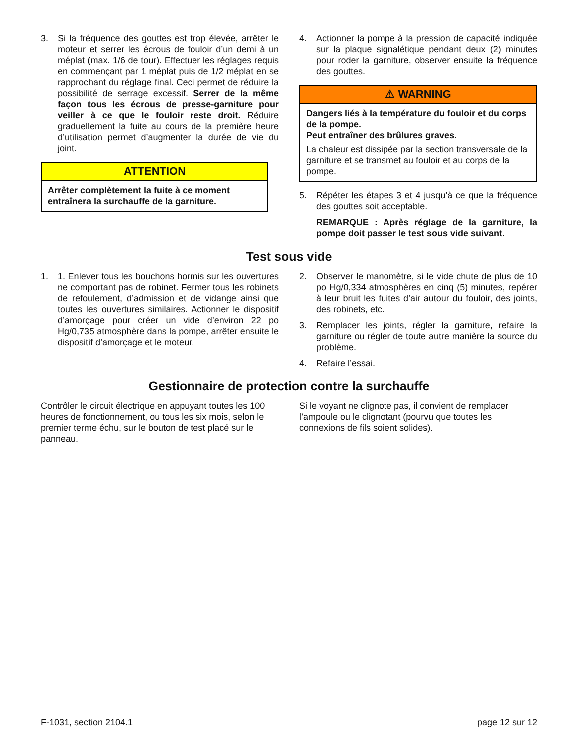3. Si la fréquence des gouttes est trop élevée, arrêter le moteur et serrer les écrous de fouloir d’un demi à un méplat (max. 1/6 de tour). Effectuer les réglages requis en commençant par 1 méplat puis de 1/2 méplat en se rapprochant du réglage final. Ceci permet de réduire la possibilité de serrage excessif. Serrer de la même façon tous les écrous de presse-garniture pour veiller à ce que le fouloir reste droit. Réduire graduellement la fuite au cours de la première heure d’utilisation permet d’augmenter la durée de vie du joint.
ATTENTION
Arrêter complètement la fuite à ce moment entraînera la surchauffe de la garniture.
4. Actionner la pompe à la pression de capacité indiquée sur la plaque signalétique pendant deux (2) minutes pour roder la garniture, observer ensuite la fréquence des gouttes.
⚠ WARNING
Dangers liés à la température du fouloir et du corps de la pompe.
Peut entraîner des brûlures graves.
La chaleur est dissipée par la section transversale de la garniture et se transmet au fouloir et au corps de la pompe.
5. Répéter les étapes 3 et 4 jusqu’à ce que la fréquence des gouttes soit acceptable.
REMARQUE : Après réglage de la garniture, la pompe doit passer le test sous vide suivant.
Test sous vide
1. 1. Enlever tous les bouchons hormis sur les ouvertures ne comportant pas de robinet. Fermer tous les robinets de refoulement, d’admission et de vidange ainsi que toutes les ouvertures similaires. Actionner le dispositif d’amorçage pour créer un vide d’environ 22 po Hg/0,735 atmosphère dans la pompe, arrêter ensuite le dispositif d’amorçage et le moteur.
2. Observer le manomètre, si le vide chute de plus de 10 po Hg/0,334 atmosphères en cinq (5) minutes, repérer à leur bruit les fuites d’air autour du fouloir, des joints, des robinets, etc.
3. Remplacer les joints, régler la garniture, refaire la garniture ou régler de toute autre manière la source du problème.
4. Refaire l’essai.
Gestionnaire de protection contre la surchauffe
Contrôler le circuit électrique en appuyant toutes les 100 heures de fonctionnement, ou tous les six mois, selon le premier terme échu, sur le bouton de test placé sur le panneau.
Si le voyant ne clignote pas, il convient de remplacer l’ampoule ou le clignotant (pourvu que toutes les connexions de fils soient solides).
F-1031, section 2104.1 page 12 sur 12